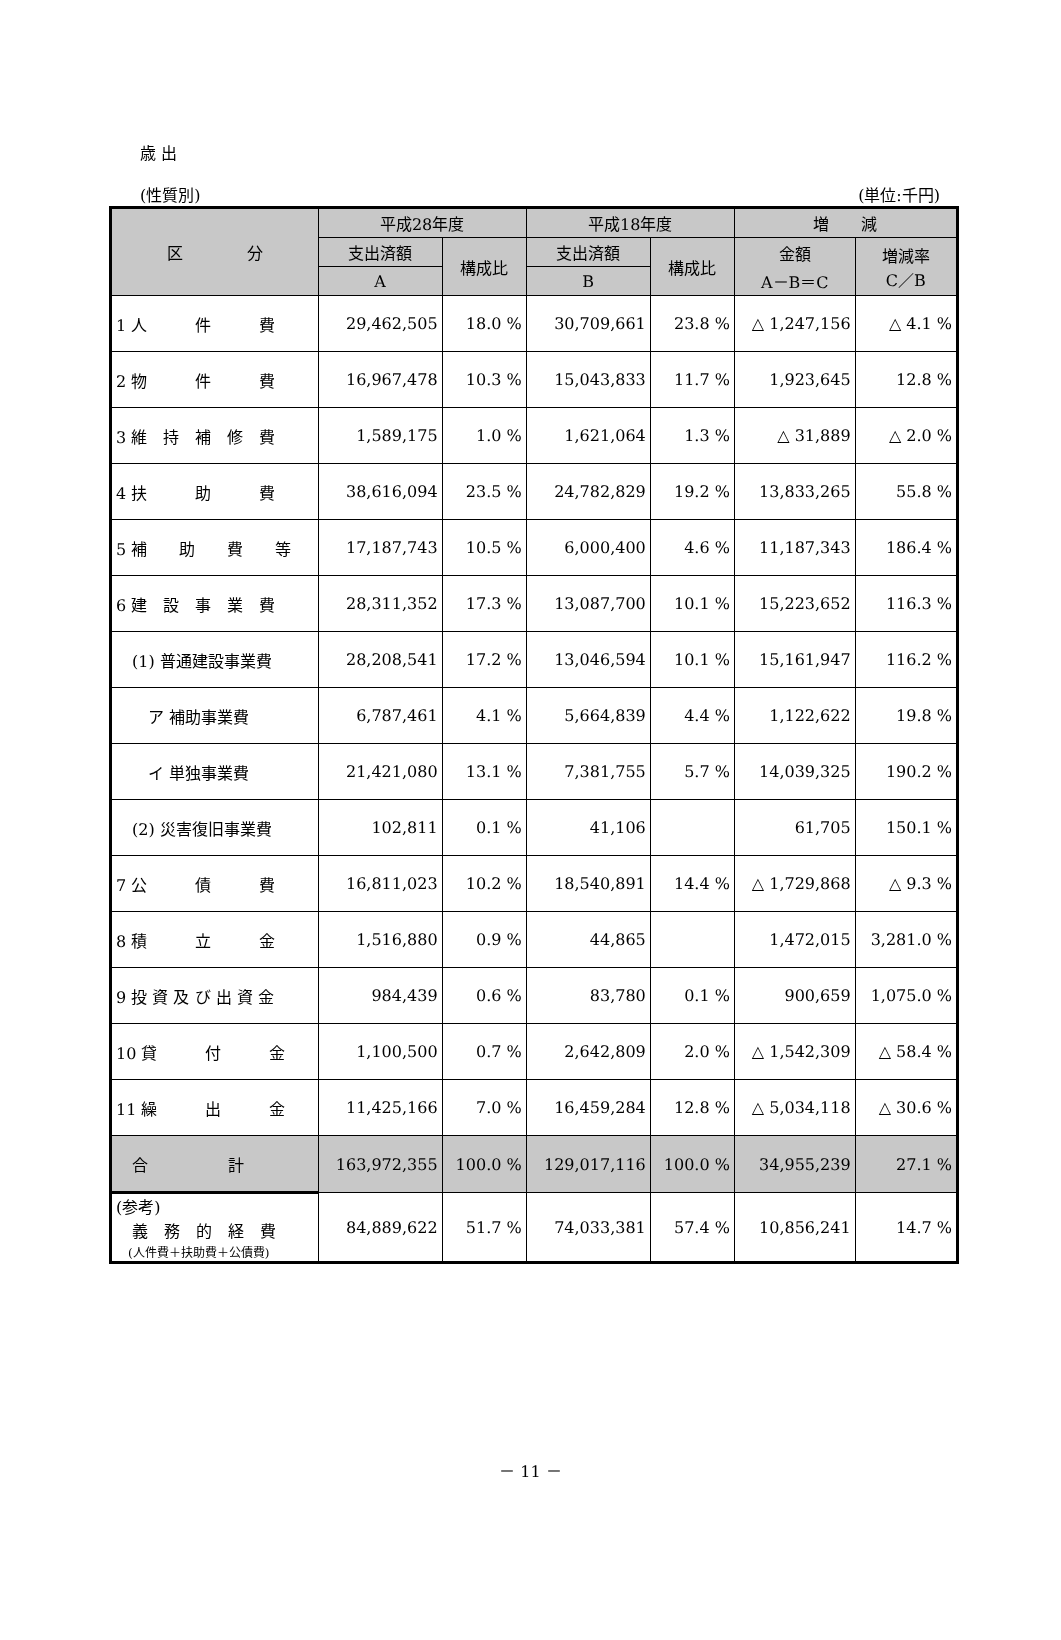歳 出
(性質別) (単位:千円)
| 区 分 | 平成28年度 | | 平成18年度 | | 増 減 | |
| --- | --- | --- | --- | --- | --- | --- |
| | 支出済額 | 構成比 | 支出済額 | 構成比 | 金額 A－B＝C | 増減率 C／B |
| | A | | B | | | |
| 1 人 件 費 | 29,462,505 | 18.0 % | 30,709,661 | 23.8 % | △ 1,247,156 | △ 4.1 % |
| 2 物 件 費 | 16,967,478 | 10.3 % | 15,043,833 | 11.7 % | 1,923,645 | 12.8 % |
| 3 維 持 補 修 費 | 1,589,175 | 1.0 % | 1,621,064 | 1.3 % | △ 31,889 | △ 2.0 % |
| 4 扶 助 費 | 38,616,094 | 23.5 % | 24,782,829 | 19.2 % | 13,833,265 | 55.8 % |
| 5 補 助 費 等 | 17,187,743 | 10.5 % | 6,000,400 | 4.6 % | 11,187,343 | 186.4 % |
| 6 建 設 事 業 費 | 28,311,352 | 17.3 % | 13,087,700 | 10.1 % | 15,223,652 | 116.3 % |
| (1) 普通建設事業費 | 28,208,541 | 17.2 % | 13,046,594 | 10.1 % | 15,161,947 | 116.2 % |
| ア 補助事業費 | 6,787,461 | 4.1 % | 5,664,839 | 4.4 % | 1,122,622 | 19.8 % |
| イ 単独事業費 | 21,421,080 | 13.1 % | 7,381,755 | 5.7 % | 14,039,325 | 190.2 % |
| (2) 災害復旧事業費 | 102,811 | 0.1 % | 41,106 | | 61,705 | 150.1 % |
| 7 公 債 費 | 16,811,023 | 10.2 % | 18,540,891 | 14.4 % | △ 1,729,868 | △ 9.3 % |
| 8 積 立 金 | 1,516,880 | 0.9 % | 44,865 | | 1,472,015 | 3,281.0 % |
| 9 投 資 及 び 出 資 金 | 984,439 | 0.6 % | 83,780 | 0.1 % | 900,659 | 1,075.0 % |
| 10 貸 付 金 | 1,100,500 | 0.7 % | 2,642,809 | 2.0 % | △ 1,542,309 | △ 58.4 % |
| 11 繰 出 金 | 11,425,166 | 7.0 % | 16,459,284 | 12.8 % | △ 5,034,118 | △ 30.6 % |
| 合 計 | 163,972,355 | 100.0 % | 129,017,116 | 100.0 % | 34,955,239 | 27.1 % |
| (参考) 義 務 的 経 費 (人件費＋扶助費＋公債費) | 84,889,622 | 51.7 % | 74,033,381 | 57.4 % | 10,856,241 | 14.7 % |
－ 11 －